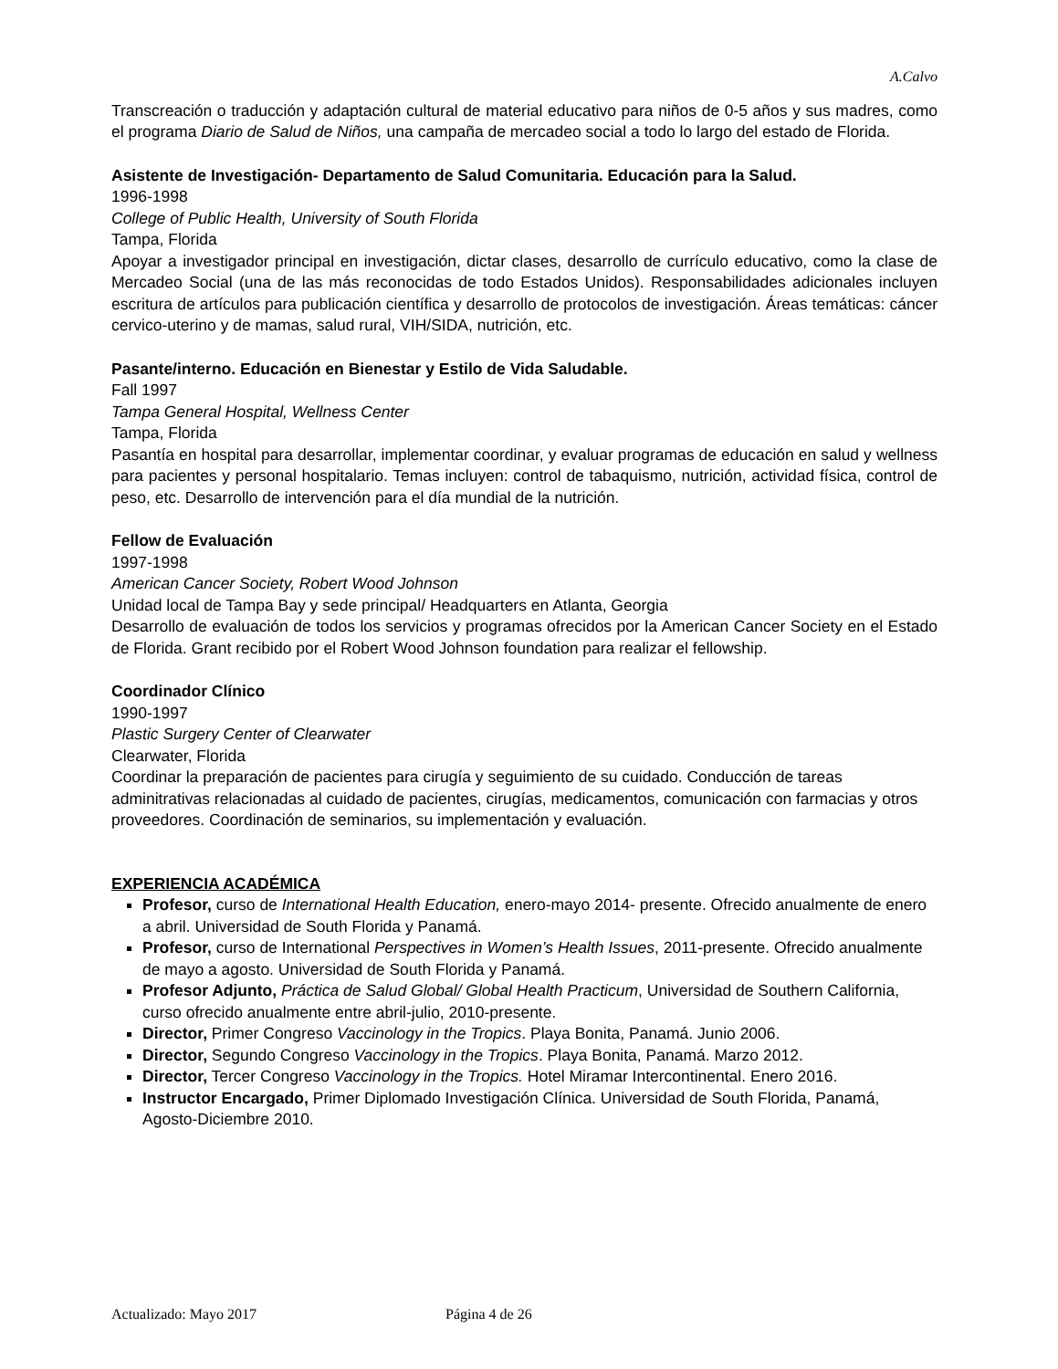A.Calvo
Transcreación o traducción y adaptación cultural de material educativo para niños de 0-5 años y sus madres, como el programa Diario de Salud de Niños, una campaña de mercadeo social a todo lo largo del estado de Florida.
Asistente de Investigación- Departamento de Salud Comunitaria. Educación para la Salud.
1996-1998
College of Public Health, University of South Florida
Tampa, Florida
Apoyar a investigador principal en investigación, dictar clases, desarrollo de currículo educativo, como la clase de Mercadeo Social (una de las más reconocidas de todo Estados Unidos). Responsabilidades adicionales incluyen escritura de artículos para publicación científica y desarrollo de protocolos de investigación. Áreas temáticas: cáncer cervico-uterino y de mamas, salud rural, VIH/SIDA, nutrición, etc.
Pasante/interno. Educación en Bienestar y Estilo de Vida Saludable.
Fall 1997
Tampa General Hospital, Wellness Center
Tampa, Florida
Pasantía en hospital para desarrollar, implementar coordinar, y evaluar programas de educación en salud y wellness para pacientes y personal hospitalario. Temas incluyen: control de tabaquismo, nutrición, actividad física, control de peso, etc. Desarrollo de intervención para el día mundial de la nutrición.
Fellow de Evaluación
1997-1998
American Cancer Society, Robert Wood Johnson
Unidad local de Tampa Bay y sede principal/ Headquarters en Atlanta, Georgia
Desarrollo de evaluación de todos los servicios y programas ofrecidos por la American Cancer Society en el Estado de Florida. Grant recibido por el Robert Wood Johnson foundation para realizar el fellowship.
Coordinador Clínico
1990-1997
Plastic Surgery Center of Clearwater
Clearwater, Florida
Coordinar la preparación de pacientes para cirugía y seguimiento de su cuidado. Conducción de tareas adminitrativas relacionadas al cuidado de pacientes, cirugías, medicamentos, comunicación con farmacias y otros proveedores. Coordinación de seminarios, su implementación y evaluación.
EXPERIENCIA ACADÉMICA
Profesor, curso de International Health Education, enero-mayo 2014- presente. Ofrecido anualmente de enero a abril. Universidad de South Florida y Panamá.
Profesor, curso de International Perspectives in Women’s Health Issues, 2011-presente. Ofrecido anualmente de mayo a agosto. Universidad de South Florida y Panamá.
Profesor Adjunto, Práctica de Salud Global/ Global Health Practicum, Universidad de Southern California, curso ofrecido anualmente entre abril-julio, 2010-presente.
Director, Primer Congreso Vaccinology in the Tropics. Playa Bonita, Panamá. Junio 2006.
Director, Segundo Congreso Vaccinology in the Tropics. Playa Bonita, Panamá. Marzo 2012.
Director, Tercer Congreso Vaccinology in the Tropics. Hotel Miramar Intercontinental. Enero 2016.
Instructor Encargado, Primer Diplomado Investigación Clínica. Universidad de South Florida, Panamá, Agosto-Diciembre 2010.
Actualizado: Mayo 2017 Página 4 de 26